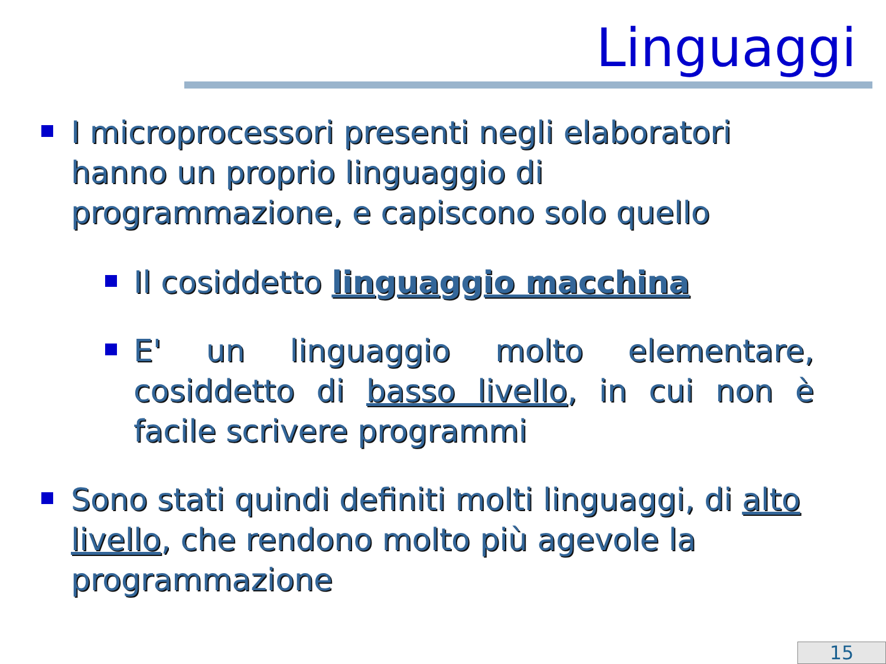Linguaggi
I microprocessori presenti negli elaboratori hanno un proprio linguaggio di programmazione, e capiscono solo quello
Il cosiddetto linguaggio macchina
E' un linguaggio molto elementare, cosiddetto di basso livello, in cui non è facile scrivere programmi
Sono stati quindi definiti molti linguaggi, di alto livello, che rendono molto più agevole la programmazione
15